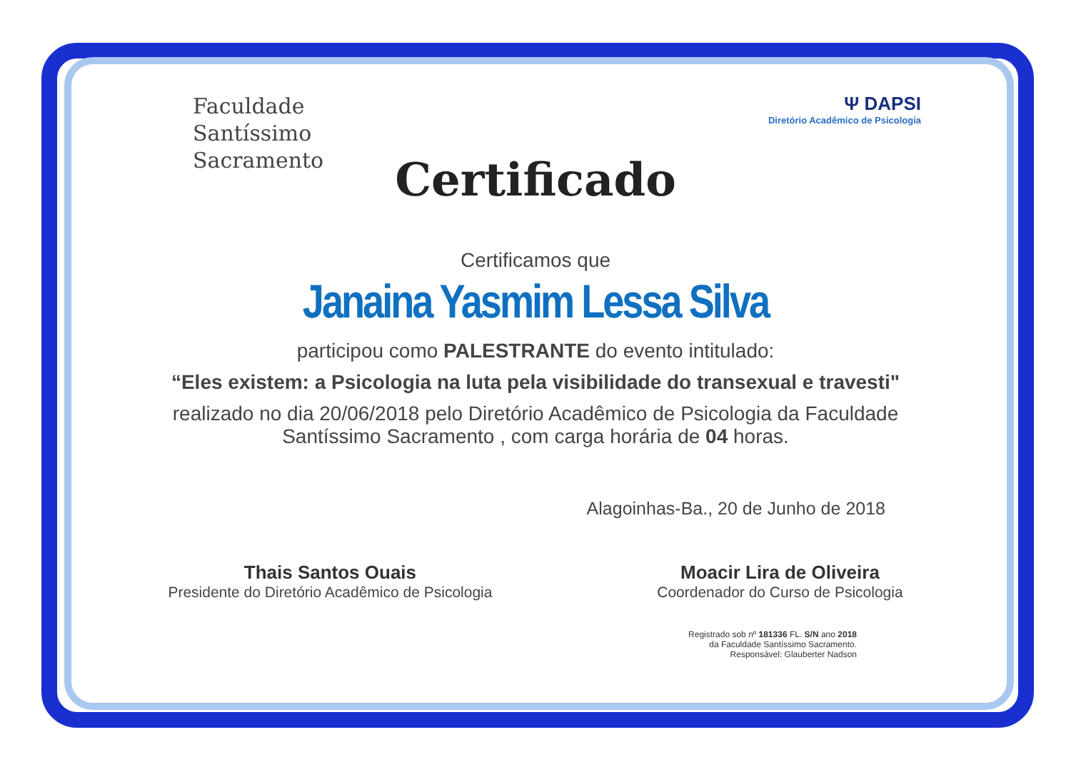Faculdade
Santíssimo
Sacramento
Ψ DAPSI
Diretório Acadêmico de Psicologia
Certificado
Certificamos que
Janaina Yasmim Lessa Silva
participou como PALESTRANTE do evento intitulado:
“Eles existem: a Psicologia na luta pela visibilidade do transexual e travesti"
realizado no dia 20/06/2018 pelo Diretório Acadêmico de Psicologia da Faculdade
Santíssimo Sacramento , com carga horária de 04 horas.
Alagoinhas-Ba., 20 de Junho de 2018
Thais Santos Ouais
Presidente do Diretório Acadêmico de Psicologia
Moacir Lira de Oliveira
Coordenador do Curso de Psicologia
Registrado sob nº 181336 FL. S/N ano 2018
da Faculdade Santíssimo Sacramento.
Responsável: Glauberter Nadson